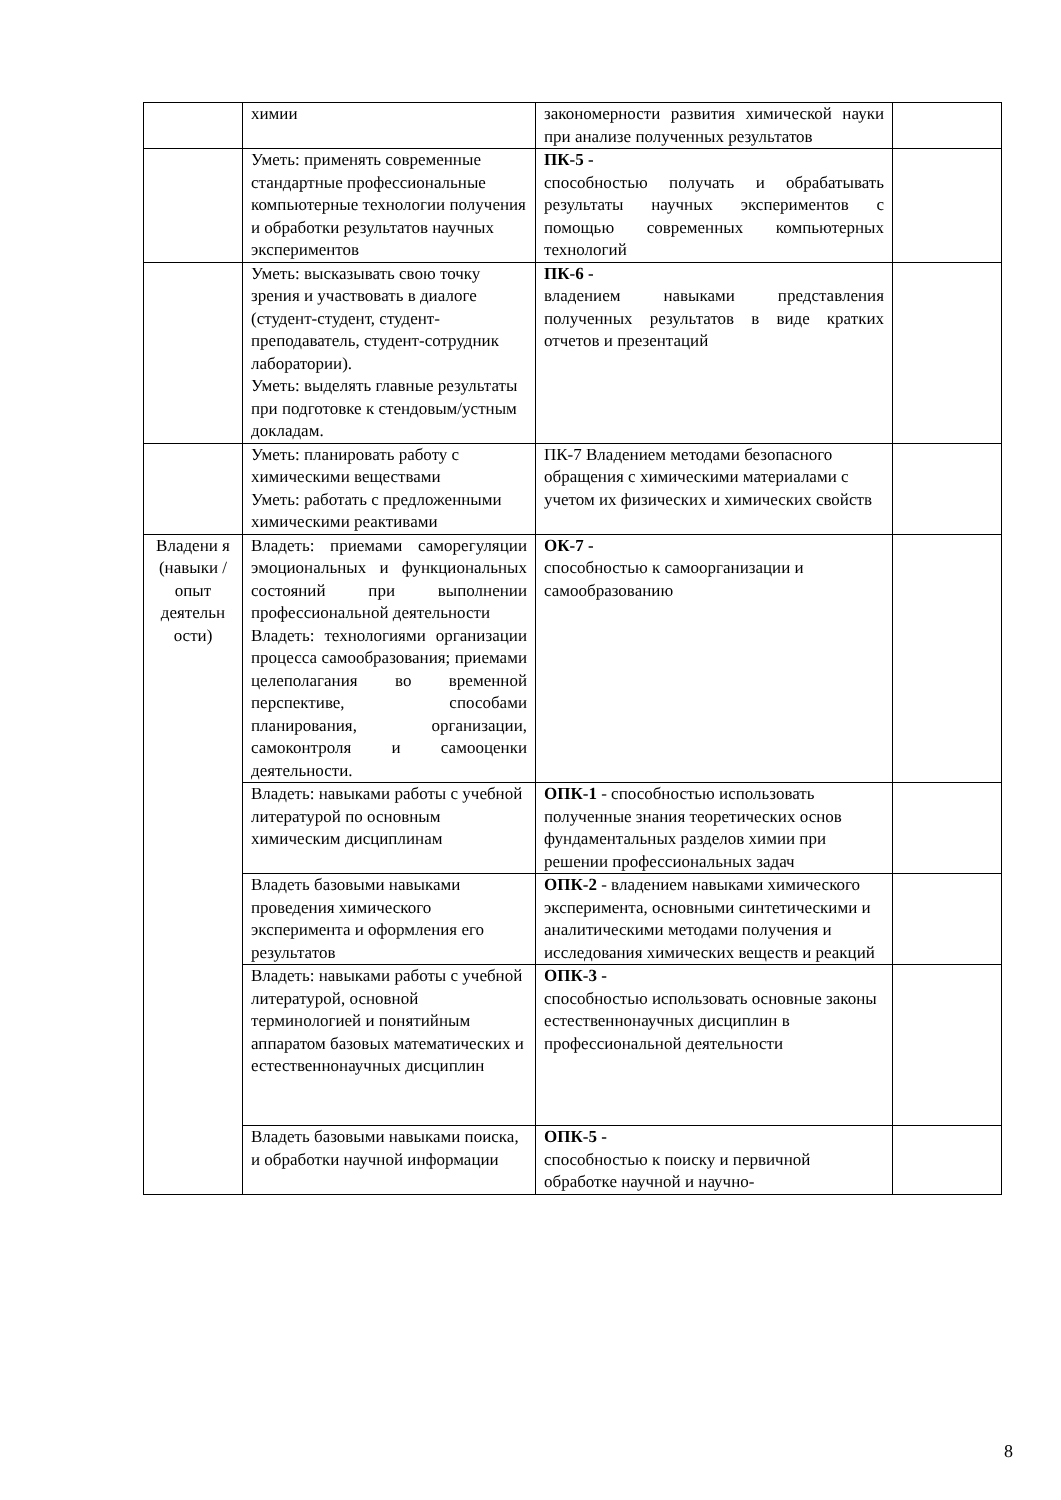| | химии | закономерности развития химической науки при анализе полученных результатов | |
| | Уметь: применять современные стандартные профессиональные компьютерные технологии получения и обработки результатов научных экспериментов | ПК-5 - способностью получать и обрабатывать результаты научных экспериментов с помощью современных компьютерных технологий | |
| | Уметь: высказывать свою точку зрения и участвовать в диалоге (студент-студент, студент-преподаватель, студент-сотрудник лаборатории). Уметь: выделять главные результаты при подготовке к стендовым/устным докладам. | ПК-6 - владением навыками представления полученных результатов в виде кратких отчетов и презентаций | |
| | Уметь: планировать работу с химическими веществами Уметь: работать с предложенными химическими реактивами | ПК-7 Владением методами безопасного обращения с химическими материалами с учетом их физических и химических свойств | |
| Владени я (навыки / опыт деятельн ости) | Владеть: приемами саморегуляции эмоциональных и функциональных состояний при выполнении профессиональной деятельности Владеть: технологиями организации процесса самообразования; приемами целеполагания во временной перспективе, способами планирования, организации, самоконтроля и самооценки деятельности. | ОК-7 - способностью к самоорганизации и самообразованию | |
| | Владеть: навыками работы с учебной литературой по основным химическим дисциплинам | ОПК-1 - способностью использовать полученные знания теоретических основ фундаментальных разделов химии при решении профессиональных задач | |
| | Владеть базовыми навыками проведения химического эксперимента и оформления его результатов | ОПК-2 - владением навыками химического эксперимента, основными синтетическими и аналитическими методами получения и исследования химических веществ и реакций | |
| | Владеть: навыками работы с учебной литературой, основной терминологией и понятийным аппаратом базовых математических и естественнонаучных дисциплин | ОПК-3 - способностью использовать основные законы естественнонаучных дисциплин в профессиональной деятельности | |
| | Владеть базовыми навыками поиска, и обработки научной информации | ОПК-5 - способностью к поиску и первичной обработке научной и научно- | |
8